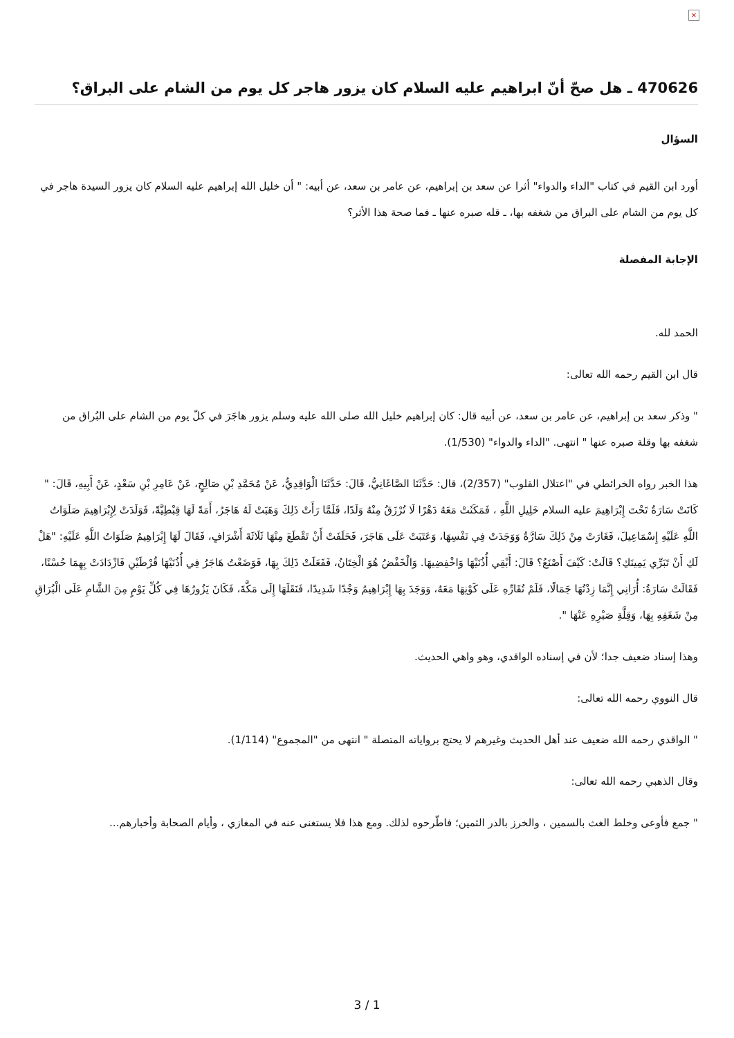×
470626 ـ هل صحّ أنّ ابراهيم عليه السلام كان يزور هاجر كل يوم من الشام على البراق؟
السؤال
أورد ابن القيم في كتاب "الداء والدواء" أثرا عن سعد بن إبراهيم، عن عامر بن سعد، عن أبيه: " أن خليل الله إبراهيم عليه السلام كان يزور السيدة هاجر في كل يوم من الشام على البراق من شغفه بها، ـ قله صبره عنها ـ فما صحة هذا الأثر؟
الإجابة المفصلة
الحمد لله.
قال ابن القيم رحمه الله تعالى:
" وذكر سعد بن إبراهيم، عن عامر بن سعد، عن أبيه قال: كان إبراهيم خليل الله صلى الله عليه وسلم يزور هاجَرَ في كلّ يوم من الشام على البُراق من شغفه بها وقلة صبره عنها " انتهى. "الداء والدواء" (1/530).
هذا الخبر رواه الخرائطي في "اعتلال القلوب" (2/357)، قال: حَدَّثَنَا الصَّاغَانِيُّ، قَالَ: حَدَّثَنَا الْوَاقِدِيُّ، عَنْ مُحَمَّدِ بْنِ صَالِحٍ، عَنْ عَامِرِ بْنِ سَعْدٍ، عَنْ أَبِيهِ، قَالَ: " كَانَتْ سَارَةُ تَحْتَ إِبْرَاهِيمَ عليه السلام خَلِيلِ اللَّهِ ، فَمَكَثَتْ مَعَهُ دَهْرًا لَا تُرْزَقُ مِنْهُ وَلَدًا، فَلَمَّا رَأَتْ ذَلِكَ وَهَبَتْ لَهُ هَاجَرُ، أَمَةً لَهَا قِبْطِيَّةً، فَوَلَدَتْ لِإِبْرَاهِيمَ صَلَوَاتُ اللَّهِ عَلَيْهِ إِسْمَاعِيلَ، فَغَارَتْ مِنْ ذَلِكَ سَارَّةُ وَوَجَدَتْ فِي نَفْسِهَا، وَعَتَبَتْ عَلَى هَاجَرَ، فَحَلَفَتْ أَنْ تَقْطَعَ مِنْهَا ثَلَاثَةَ أَشْرَافٍ، فَقَالَ لَهَا إِبْرَاهِيمُ صَلَوَاتُ اللَّهِ عَلَيْهِ: "هَلْ لَكِ أَنْ تَبَرِّي يَمِينَكِ؟ قَالَتْ: كَيْفَ أَصْنَعُ؟ قَالَ: أَبْقِي أُذُنَيْهَا وَاخْفِضِيهَا. وَالْخَفْضُ هُوَ الْخِتَانُ، فَفَعَلَتْ ذَلِكَ بِهَا، فَوَضَعْتُ هَاجَرُ فِي أُذُنَيْهَا قُرْطَيْنِ فَازْدَادَتْ بِهِمَا حُسْنًا، فَقَالَتْ سَارَةُ: أُرَانِي إِنَّمَا زِدْتُهَا جَمَالًا، فَلَمْ تُقَارِّهِ عَلَى كَوْنِهَا مَعَهُ، وَوَجَدَ بِهَا إِبْرَاهِيمُ وَجْدًا شَدِيدًا، فَنَقَلَهَا إِلَى مَكَّةَ، فَكَانَ يَزُورُهَا فِي كُلِّ يَوْمٍ مِنَ الشَّامِ عَلَى الْبُرَاقِ مِنْ شَغَفِهِ بِهَا، وَقِلَّةِ صَبْرِهِ عَنْهَا ".
وهذا إسناد ضعيف جدا؛ لأن في إسناده الواقدي، وهو واهي الحديث.
قال النووي رحمه الله تعالى:
" الواقدي رحمه الله ضعيف عند أهل الحديث وغيرهم لا يحتج برواياته المتصلة " انتهى من "المجموع" (1/114).
وقال الذهبي رحمه الله تعالى:
" جمع فأوعى وخلط الغث بالسمين ، والخرز بالدر الثمين؛ فاطّرحوه لذلك. ومع هذا فلا يستغنى عنه في المغازي ، وأيام الصحابة وأخبارهم...
3 / 1